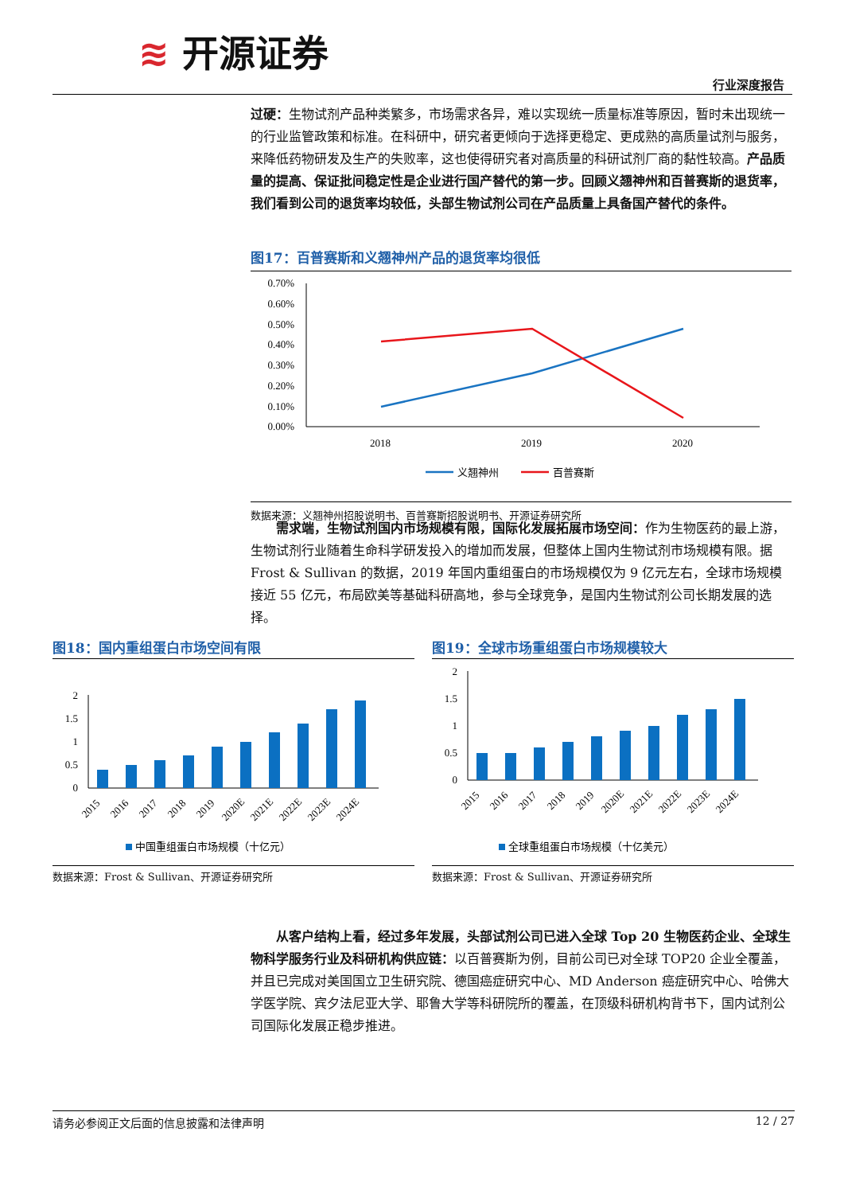≋ 开源证券
行业深度报告
过硬：生物试剂产品种类繁多，市场需求各异，难以实现统一质量标准等原因，暂时未出现统一的行业监管政策和标准。在科研中，研究者更倾向于选择更稳定、更成熟的高质量试剂与服务，来降低药物研发及生产的失败率，这也使得研究者对高质量的科研试剂厂商的黏性较高。产品质量的提高、保证批间稳定性是企业进行国产替代的第一步。回顾义翘神州和百普赛斯的退货率，我们看到公司的退货率均较低，头部生物试剂公司在产品质量上具备国产替代的条件。
图17：百普赛斯和义翘神州产品的退货率均很低
0.70%
0.60%
0.50%
0.40%
0.30%
0.20%
0.10%
0.00%
2018
2019
2020
义翘神州
百普赛斯
数据来源：义翘神州招股说明书、百普赛斯招股说明书、开源证券研究所
　　需求端，生物试剂国内市场规模有限，国际化发展拓展市场空间：作为生物医药的最上游，生物试剂行业随着生命科学研发投入的增加而发展，但整体上国内生物试剂市场规模有限。据 Frost & Sullivan 的数据，2019 年国内重组蛋白的市场规模仅为 9 亿元左右，全球市场规模接近 55 亿元，布局欧美等基础科研高地，参与全球竞争，是国内生物试剂公司长期发展的选择。
图18：国内重组蛋白市场空间有限
2
1.5
1
0.5
0
2015
2016
2017
2018
2019
2020E
2021E
2022E
2023E
2024E
中国重组蛋白市场规模（十亿元）
数据来源：Frost & Sullivan、开源证券研究所
图19：全球市场重组蛋白市场规模较大
2
1.5
1
0.5
0
2015
2016
2017
2018
2019
2020E
2021E
2022E
2023E
2024E
全球重组蛋白市场规模（十亿美元）
数据来源：Frost & Sullivan、开源证券研究所
　　从客户结构上看，经过多年发展，头部试剂公司已进入全球 Top 20 生物医药企业、全球生物科学服务行业及科研机构供应链：以百普赛斯为例，目前公司已对全球 TOP20 企业全覆盖，并且已完成对美国国立卫生研究院、德国癌症研究中心、MD Anderson 癌症研究中心、哈佛大学医学院、宾夕法尼亚大学、耶鲁大学等科研院所的覆盖，在顶级科研机构背书下，国内试剂公司国际化发展正稳步推进。
请务必参阅正文后面的信息披露和法律声明 12 / 27